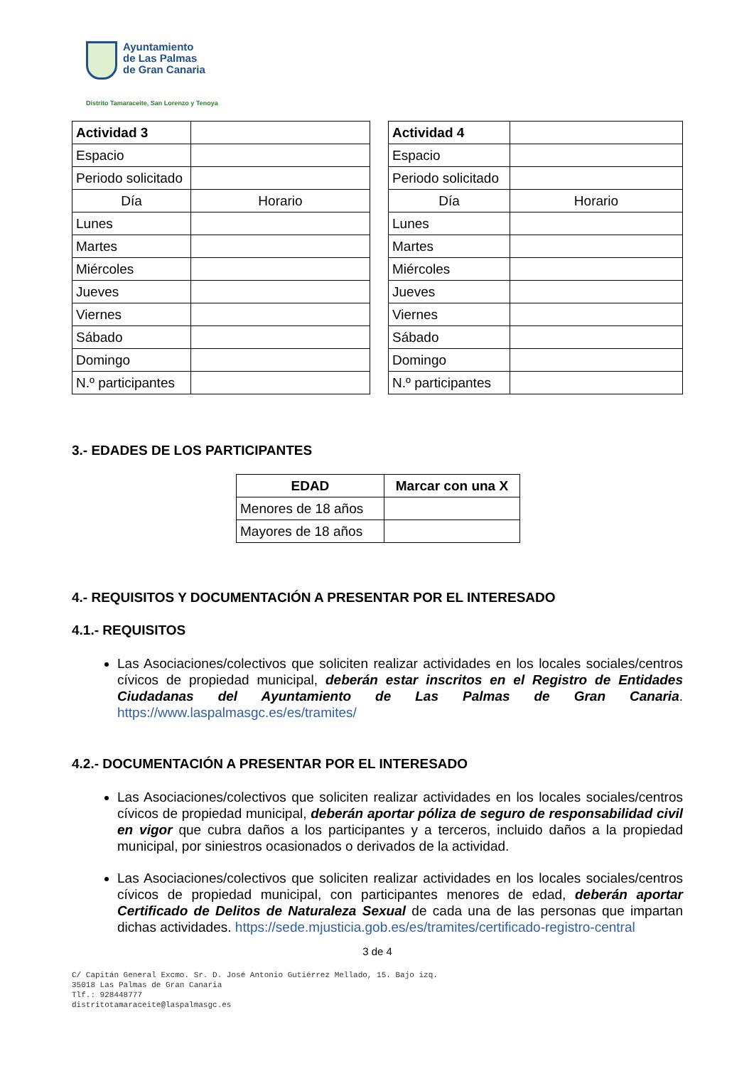Ayuntamiento
de Las Palmas
de Gran Canaria
Distrito Tamaraceite, San Lorenzo y Tenoya
| Actividad 3 | |
| Espacio | |
| Periodo solicitado | |
| Día | Horario |
| Lunes | |
| Martes | |
| Miércoles | |
| Jueves | |
| Viernes | |
| Sábado | |
| Domingo | |
| N.º participantes | |
| Actividad 4 | |
| Espacio | |
| Periodo solicitado | |
| Día | Horario |
| Lunes | |
| Martes | |
| Miércoles | |
| Jueves | |
| Viernes | |
| Sábado | |
| Domingo | |
| N.º participantes | |
3.- EDADES DE LOS PARTICIPANTES
| EDAD | Marcar con una X |
| --- | --- |
| Menores de 18 años | |
| Mayores de 18 años | |
4.- REQUISITOS Y DOCUMENTACIÓN A PRESENTAR POR EL INTERESADO
4.1.- REQUISITOS
Las Asociaciones/colectivos que soliciten realizar actividades en los locales sociales/centros cívicos de propiedad municipal, deberán estar inscritos en el Registro de Entidades Ciudadanas del Ayuntamiento de Las Palmas de Gran Canaria. https://www.laspalmasgc.es/es/tramites/
4.2.- DOCUMENTACIÓN A PRESENTAR POR EL INTERESADO
Las Asociaciones/colectivos que soliciten realizar actividades en los locales sociales/centros cívicos de propiedad municipal, deberán aportar póliza de seguro de responsabilidad civil en vigor que cubra daños a los participantes y a terceros, incluido daños a la propiedad municipal, por siniestros ocasionados o derivados de la actividad.
Las Asociaciones/colectivos que soliciten realizar actividades en los locales sociales/centros cívicos de propiedad municipal, con participantes menores de edad, deberán aportar Certificado de Delitos de Naturaleza Sexual de cada una de las personas que impartan dichas actividades. https://sede.mjusticia.gob.es/es/tramites/certificado-registro-central
3 de 4
C/ Capitán General Excmo. Sr. D. José Antonio Gutiérrez Mellado, 15. Bajo izq.
35018 Las Palmas de Gran Canaria
Tlf.: 928448777
distritotamaraceite@laspalmasgc.es